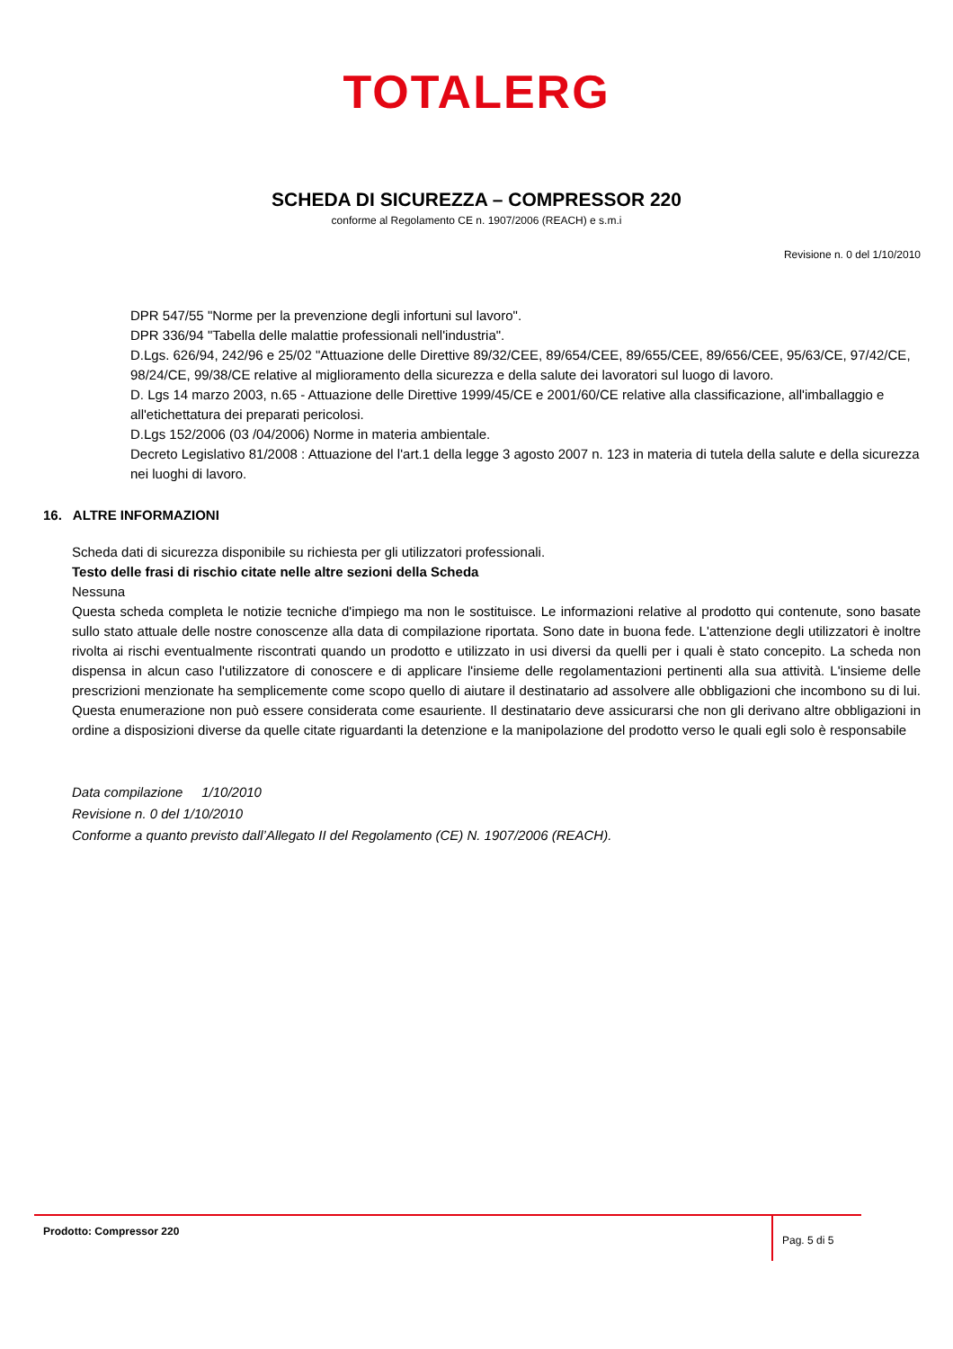TOTALERG
SCHEDA DI SICUREZZA – COMPRESSOR 220
conforme al Regolamento CE n. 1907/2006 (REACH) e s.m.i
Revisione n. 0 del 1/10/2010
DPR 547/55 "Norme per la prevenzione degli infortuni sul lavoro".
DPR 336/94 "Tabella delle malattie professionali nell'industria".
D.Lgs. 626/94, 242/96 e 25/02 "Attuazione delle Direttive 89/32/CEE, 89/654/CEE, 89/655/CEE, 89/656/CEE, 95/63/CE, 97/42/CE, 98/24/CE, 99/38/CE relative al miglioramento della sicurezza e della salute dei lavoratori sul luogo di lavoro.
D. Lgs 14 marzo 2003, n.65 - Attuazione delle Direttive 1999/45/CE e 2001/60/CE relative alla classificazione, all'imballaggio e all'etichettatura dei preparati pericolosi.
D.Lgs 152/2006 (03 /04/2006) Norme in materia ambientale.
Decreto Legislativo 81/2008 : Attuazione del l'art.1 della legge 3 agosto 2007 n. 123 in materia di tutela della salute e della sicurezza nei luoghi di lavoro.
16. ALTRE INFORMAZIONI
Scheda dati di sicurezza disponibile su richiesta per gli utilizzatori professionali.
Testo delle frasi di rischio citate nelle altre sezioni della Scheda
Nessuna
Questa scheda completa le notizie tecniche d'impiego ma non le sostituisce. Le informazioni relative al prodotto qui contenute, sono basate sullo stato attuale delle nostre conoscenze alla data di compilazione riportata. Sono date in buona fede. L'attenzione degli utilizzatori è inoltre rivolta ai rischi eventualmente riscontrati quando un prodotto e utilizzato in usi diversi da quelli per i quali è stato concepito. La scheda non dispensa in alcun caso l'utilizzatore di conoscere e di applicare l'insieme delle regolamentazioni pertinenti alla sua attività. L'insieme delle prescrizioni menzionate ha semplicemente come scopo quello di aiutare il destinatario ad assolvere alle obbligazioni che incombono su di lui. Questa enumerazione non può essere considerata come esauriente. Il destinatario deve assicurarsi che non gli derivano altre obbligazioni in ordine a disposizioni diverse da quelle citate riguardanti la detenzione e la manipolazione del prodotto verso le quali egli solo è responsabile
Data compilazione 1/10/2010
Revisione n. 0 del 1/10/2010
Conforme a quanto previsto dall’Allegato II del Regolamento (CE) N. 1907/2006 (REACH).
Prodotto: Compressor 220
Pag. 5 di 5